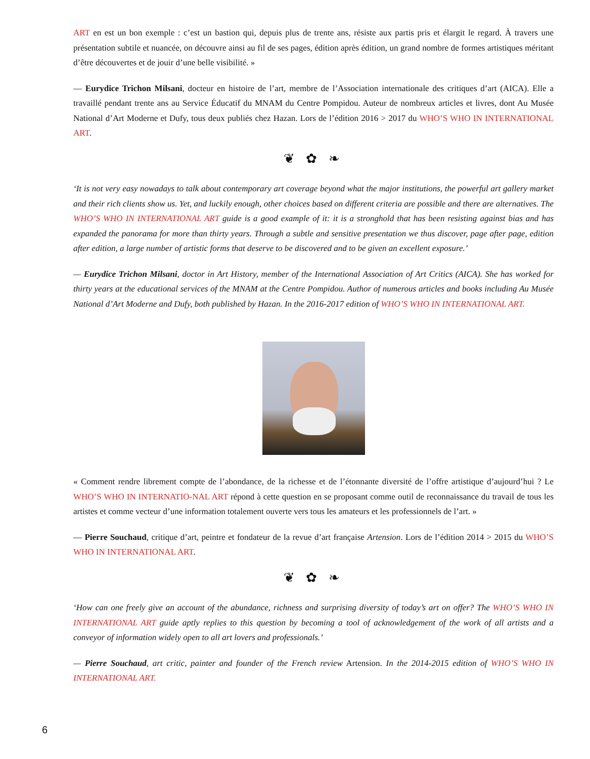ART en est un bon exemple : c’est un bastion qui, depuis plus de trente ans, résiste aux partis pris et élargit le regard. À travers une présentation subtile et nuancée, on découvre ainsi au fil de ses pages, édition après édition, un grand nombre de formes artistiques méritant d’être découvertes et de jouir d’une belle visibilité. »
— Eurydice Trichon Milsani, docteur en histoire de l’art, membre de l’Association internationale des critiques d’art (AICA). Elle a travaillé pendant trente ans au Service Éducatif du MNAM du Centre Pompidou. Auteur de nombreux articles et livres, dont Au Musée National d’Art Moderne et Dufy, tous deux publiés chez Hazan. Lors de l’édition 2016 > 2017 du WHO’S WHO IN INTERNATIONAL ART.
❦ ✿ ❧
‘It is not very easy nowadays to talk about contemporary art coverage beyond what the major institutions, the powerful art gallery market and their rich clients show us. Yet, and luckily enough, other choices based on different criteria are possible and there are alternatives. The WHO’S WHO IN INTERNATIONAL ART guide is a good example of it: it is a stronghold that has been resisting against bias and has expanded the panorama for more than thirty years. Through a subtle and sensitive presentation we thus discover, page after page, edition after edition, a large number of artistic forms that deserve to be discovered and to be given an excellent exposure.’
— Eurydice Trichon Milsani, doctor in Art History, member of the International Association of Art Critics (AICA). She has worked for thirty years at the educational services of the MNAM at the Centre Pompidou. Author of numerous articles and books including Au Musée National d’Art Moderne and Dufy, both published by Hazan. In the 2016-2017 edition of WHO’S WHO IN INTERNATIONAL ART.
« Comment rendre librement compte de l’abondance, de la richesse et de l’étonnante diversité de l’offre artistique d’aujourd’hui ? Le WHO’S WHO IN INTERNATIO-NAL ART répond à cette question en se proposant comme outil de reconnaissance du travail de tous les artistes et comme vecteur d’une information totalement ouverte vers tous les amateurs et les professionnels de l’art. »
— Pierre Souchaud, critique d’art, peintre et fondateur de la revue d’art française Artension. Lors de l’édition 2014 > 2015 du WHO’S WHO IN INTERNATIONAL ART.
❦ ✿ ❧
‘How can one freely give an account of the abundance, richness and surprising diversity of today’s art on offer? The WHO’S WHO IN INTERNATIONAL ART guide aptly replies to this question by becoming a tool of acknowledgement of the work of all artists and a conveyor of information widely open to all art lovers and professionals.’
— Pierre Souchaud, art critic, painter and founder of the French review Artension. In the 2014-2015 edition of WHO’S WHO IN INTERNATIONAL ART.
6